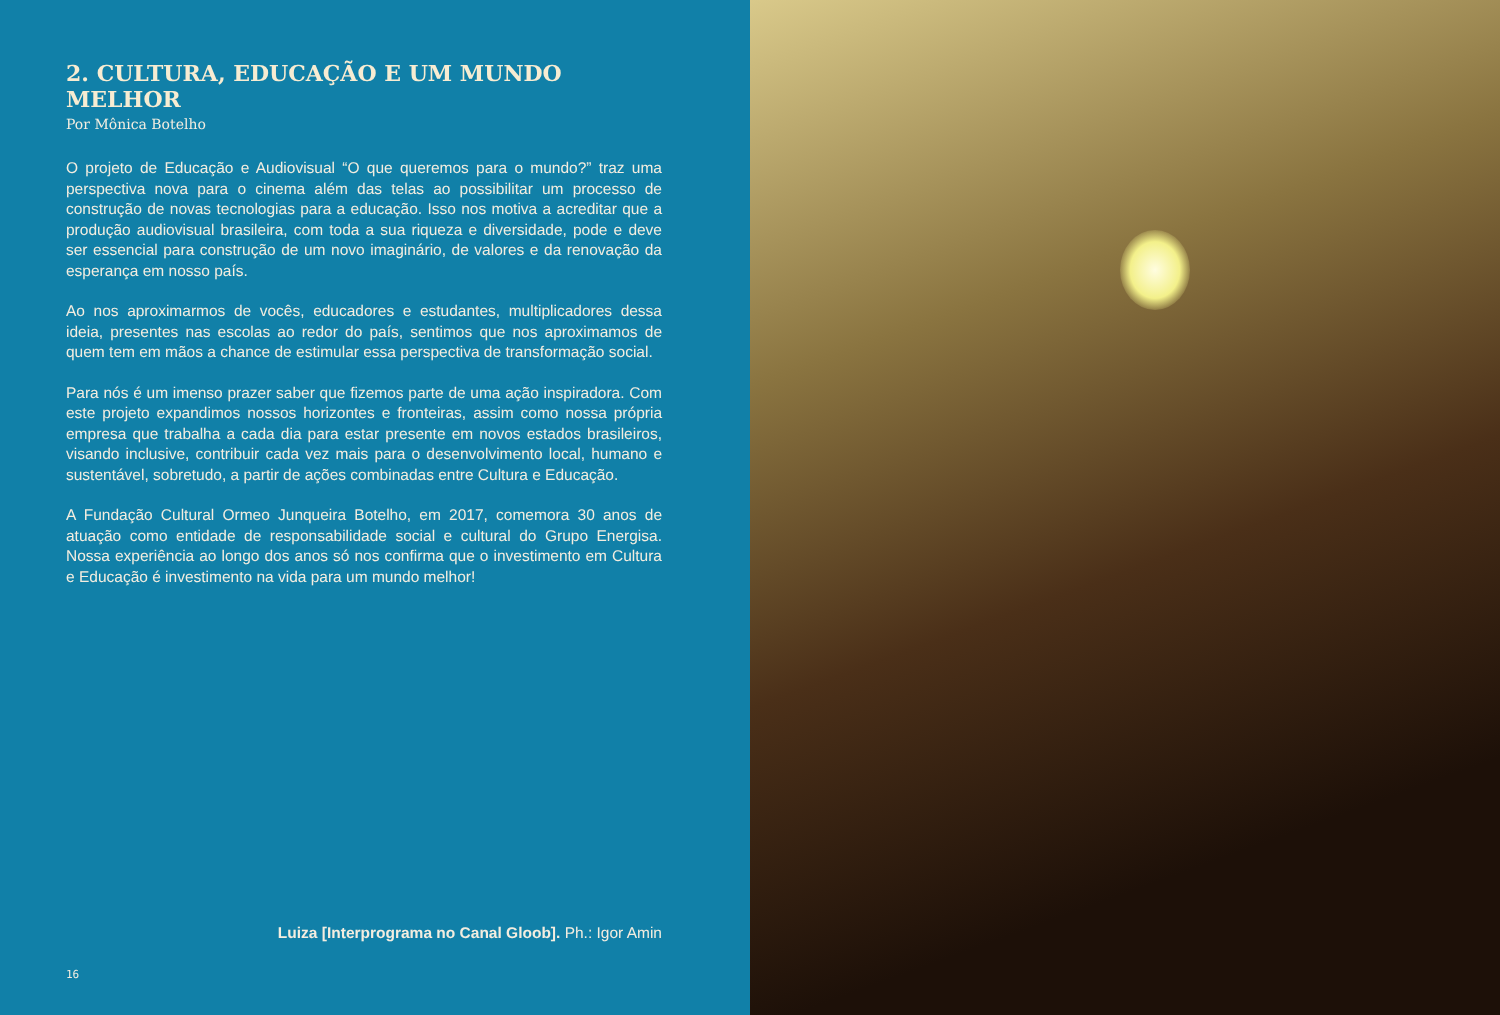2. CULTURA, EDUCAÇÃO E UM MUNDO MELHOR
Por Mônica Botelho
O projeto de Educação e Audiovisual “O que queremos para o mundo?” traz uma perspectiva nova para o cinema além das telas ao possibilitar um processo de construção de novas tecnologias para a educação. Isso nos motiva a acreditar que a produção audiovisual brasileira, com toda a sua riqueza e diversidade, pode e deve ser essencial para construção de um novo imaginário, de valores e da renovação da esperança em nosso país.
Ao nos aproximarmos de vocês, educadores e estudantes, multiplicadores dessa ideia, presentes nas escolas ao redor do país, sentimos que nos aproximamos de quem tem em mãos a chance de estimular essa perspectiva de transformação social.
Para nós é um imenso prazer saber que fizemos parte de uma ação inspiradora. Com este projeto expandimos nossos horizontes e fronteiras, assim como nossa própria empresa que trabalha a cada dia para estar presente em novos estados brasileiros, visando inclusive, contribuir cada vez mais para o desenvolvimento local, humano e sustentável, sobretudo, a partir de ações combinadas entre Cultura e Educação.
A Fundação Cultural Ormeo Junqueira Botelho, em 2017, comemora 30 anos de atuação como entidade de responsabilidade social e cultural do Grupo Energisa. Nossa experiência ao longo dos anos só nos confirma que o investimento em Cultura e Educação é investimento na vida para um mundo melhor!
Luiza [Interprograma no Canal Gloob]. Ph.: Igor Amin
16